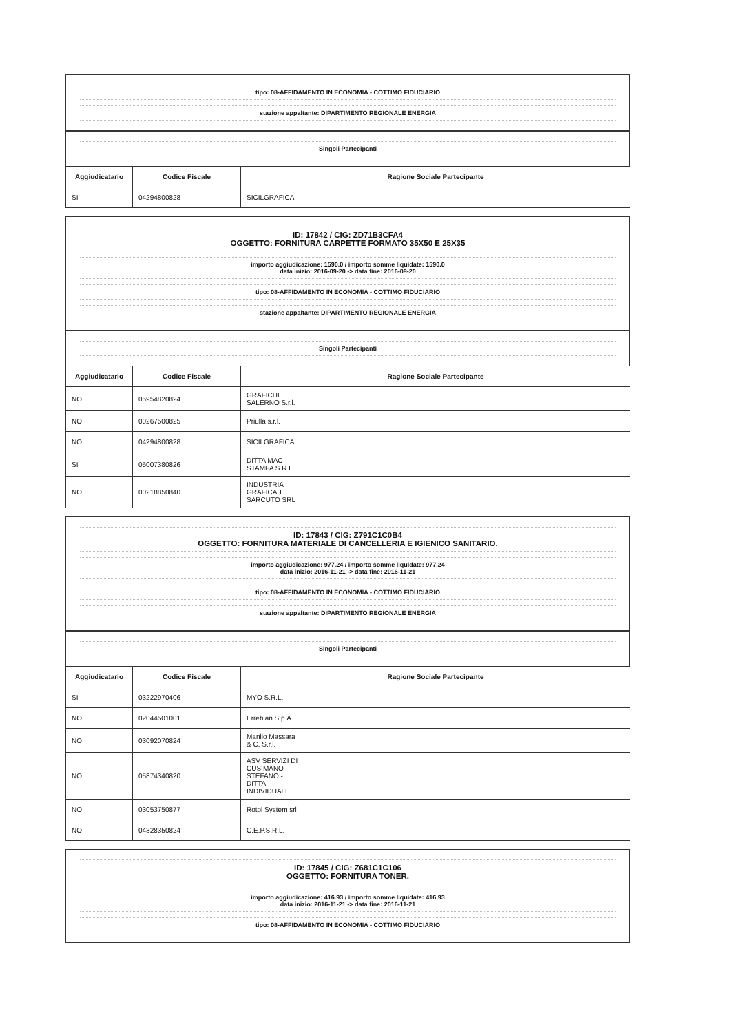tipo: 08-AFFIDAMENTO IN ECONOMIA - COTTIMO FIDUCIARIO
stazione appaltante: DIPARTIMENTO REGIONALE ENERGIA
Singoli Partecipanti
| Aggiudicatario | Codice Fiscale | Ragione Sociale Partecipante |
| --- | --- | --- |
| SI | 04294800828 | SICILGRAFICA |
ID: 17842 / CIG: ZD71B3CFA4
OGGETTO: FORNITURA CARPETTE FORMATO 35X50 E 25X35
importo aggiudicazione: 1590.0 / importo somme liquidate: 1590.0
data inizio: 2016-09-20 -> data fine: 2016-09-20
tipo: 08-AFFIDAMENTO IN ECONOMIA - COTTIMO FIDUCIARIO
stazione appaltante: DIPARTIMENTO REGIONALE ENERGIA
Singoli Partecipanti
| Aggiudicatario | Codice Fiscale | Ragione Sociale Partecipante |
| --- | --- | --- |
| NO | 05954820824 | GRAFICHE SALERNO S.r.l. |
| NO | 00267500825 | Priulla s.r.l. |
| NO | 04294800828 | SICILGRAFICA |
| SI | 05007380826 | DITTA MAC STAMPA S.R.L. |
| NO | 00218850840 | INDUSTRIA GRAFICA T. SARCUTO SRL |
ID: 17843 / CIG: Z791C1C0B4
OGGETTO: FORNITURA MATERIALE DI CANCELLERIA E IGIENICO SANITARIO.
importo aggiudicazione: 977.24 / importo somme liquidate: 977.24
data inizio: 2016-11-21 -> data fine: 2016-11-21
tipo: 08-AFFIDAMENTO IN ECONOMIA - COTTIMO FIDUCIARIO
stazione appaltante: DIPARTIMENTO REGIONALE ENERGIA
Singoli Partecipanti
| Aggiudicatario | Codice Fiscale | Ragione Sociale Partecipante |
| --- | --- | --- |
| SI | 03222970406 | MYO S.R.L. |
| NO | 02044501001 | Errebian S.p.A. |
| NO | 03092070824 | Manlio Massara & C. S.r.l. |
| NO | 05874340820 | ASV SERVIZI DI CUSIMANO STEFANO - DITTA INDIVIDUALE |
| NO | 03053750877 | Rotol System srl |
| NO | 04328350824 | C.E.P.S.R.L. |
ID: 17845 / CIG: Z681C1C106
OGGETTO: FORNITURA TONER.
importo aggiudicazione: 416.93 / importo somme liquidate: 416.93
data inizio: 2016-11-21 -> data fine: 2016-11-21
tipo: 08-AFFIDAMENTO IN ECONOMIA - COTTIMO FIDUCIARIO